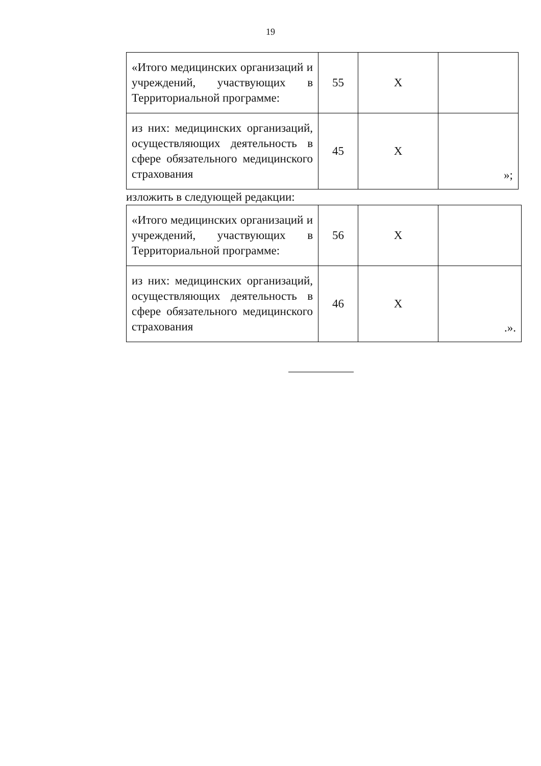19
| «Итого медицинских организаций и учреждений, участвующих в Территориальной программе: | 55 | Х | |
| из них: медицинских организаций, осуществляющих деятельность в сфере обязательного медицинского страхования | 45 | Х | »; |
изложить в следующей редакции:
| «Итого медицинских организаций и учреждений, участвующих в Территориальной программе: | 56 | Х | |
| из них: медицинских организаций, осуществляющих деятельность в сфере обязательного медицинского страхования | 46 | Х | .». |